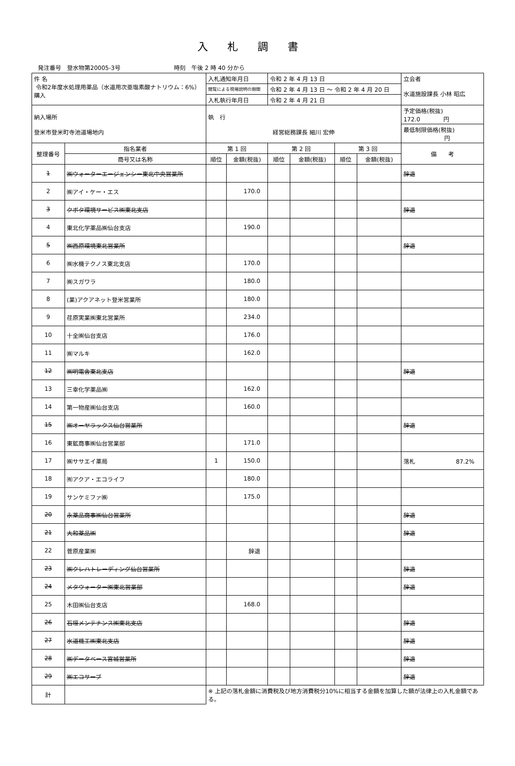入札調書
発注番号　登水物第20005-3号 時刻　午後 2 時 40 分から
| 件 名 令和2年度水処理用薬品（水道用次亜塩素酸ナトリウム：6%）購入 | | 入札通知年月日 | | 令和 2 年 4 月 13 日 | | | | 立会者 水道施設課長 小林 昭広 |
| | | 閲覧による現場説明の期間 | | 令和 2 年 4 月 13 日 ～ 令和 2 年 4 月 20 日 | | | | |
| | | 入札執行年月日 | | 令和 2 年 4 月 21 日 | | | | |
| 納入場所 登米市登米町寺池道場地内 | | 執 行 経営総務課長 細川 宏伸 | | | | | | 予定価格(税抜) 172.0 円 |
| | | | | | | | | 最低制限価格(税抜) 円 |
| 整理番号 | 指名業者 | 第 1 回 | | 第 2 回 | | 第 3 回 | | 備 考 |
| | 商号又は名称 | 順位 | 金額(税抜) | 順位 | 金額(税抜) | 順位 | 金額(税抜) | |
| 1 | ㈱ウォーターエージェンシー東北中央営業所 | | | | | | | 辞退 |
| 2 | ㈱アイ・ケー・エス | | 170.0 | | | | | |
| 3 | クボタ環境サービス㈱東北支店 | | | | | | | 辞退 |
| 4 | 東北化学薬品㈱仙台支店 | | 190.0 | | | | | |
| 5 | ㈱西原環境東北営業所 | | | | | | | 辞退 |
| 6 | ㈱水機テクノス東北支店 | | 170.0 | | | | | |
| 7 | ㈱スガワラ | | 180.0 | | | | | |
| 8 | (業)アクアネット登米営業所 | | 180.0 | | | | | |
| 9 | 荏原実業㈱東北営業所 | | 234.0 | | | | | |
| 10 | 十全㈱仙台支店 | | 176.0 | | | | | |
| 11 | ㈱マルキ | | 162.0 | | | | | |
| 12 | ㈱明電舎東北支店 | | | | | | | 辞退 |
| 13 | 三幸化学薬品㈱ | | 162.0 | | | | | |
| 14 | 第一物産㈱仙台支店 | | 160.0 | | | | | |
| 15 | ㈱オーヤラックス仙台営業所 | | | | | | | 辞退 |
| 16 | 東鉱商事㈱仙台営業部 | | 171.0 | | | | | |
| 17 | ㈱ササエイ薬局 | 1 | 150.0 | | | | | 落札 87.2% |
| 18 | ㈲アクア・エコライフ | | 180.0 | | | | | |
| 19 | サンケミファ㈱ | | 175.0 | | | | | |
| 20 | 永薬品商事㈱仙台営業所 | | | | | | | 辞退 |
| 21 | 大和薬品㈱ | | | | | | | 辞退 |
| 22 | 菅原産業㈱ | | 辞退 | | | | | |
| 23 | ㈱クレハトレーディング仙台営業所 | | | | | | | 辞退 |
| 24 | メタウォーター㈱東北営業部 | | | | | | | 辞退 |
| 25 | 木田㈱仙台支店 | | 168.0 | | | | | |
| 26 | 石垣メンテナンス㈱東北支店 | | | | | | | 辞退 |
| 27 | 水道機工㈱東北支店 | | | | | | | 辞退 |
| 28 | ㈱データベース宮城営業所 | | | | | | | 辞退 |
| 29 | ㈱エコサーブ | | | | | | | 辞退 |
| 計 | | ※ 上記の落札金額に消費税及び地方消費税分10%に相当する金額を加算した額が法律上の入札金額である。 | | | | | | |